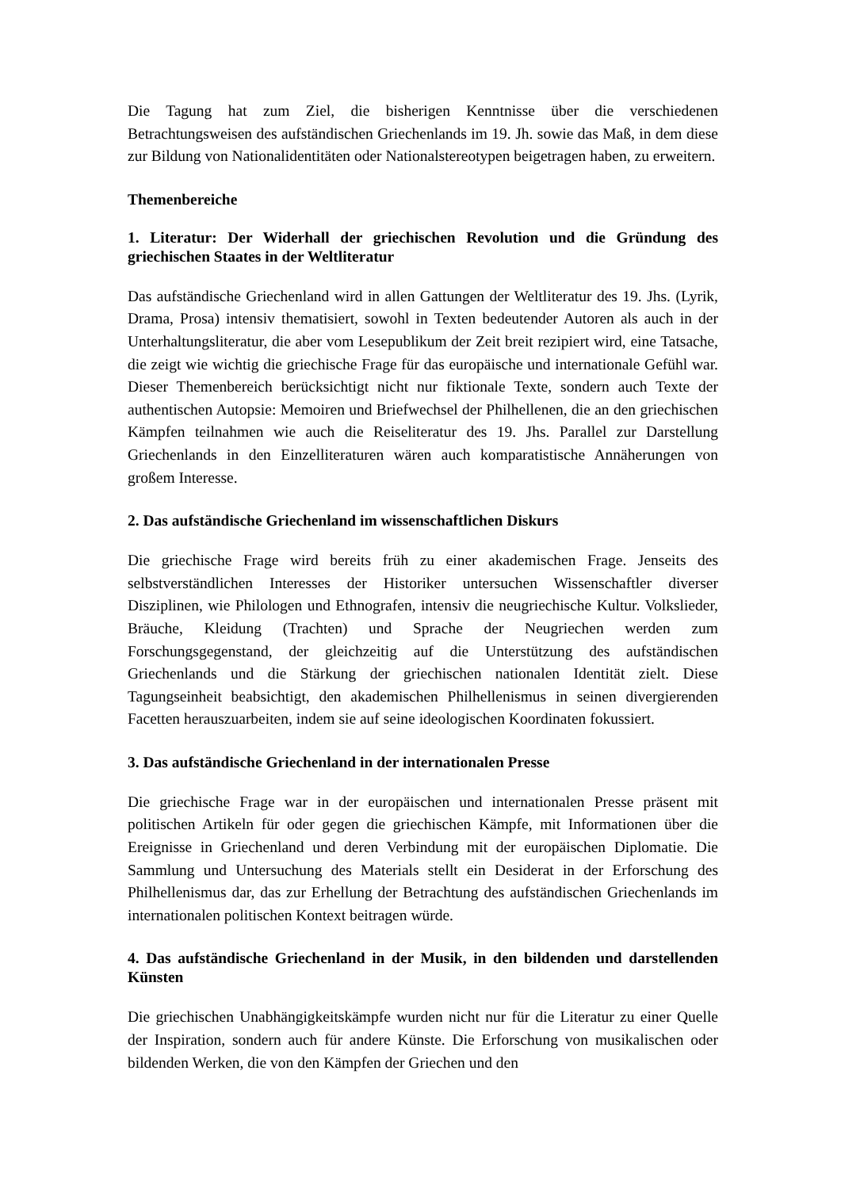Die Tagung hat zum Ziel, die bisherigen Kenntnisse über die verschiedenen Betrachtungsweisen des aufständischen Griechenlands im 19. Jh. sowie das Maß, in dem diese zur Bildung von Nationalidentitäten oder Nationalstereotypen beigetragen haben, zu erweitern.
Themenbereiche
1. Literatur: Der Widerhall der griechischen Revolution und die Gründung des griechischen Staates in der Weltliteratur
Das aufständische Griechenland wird in allen Gattungen der Weltliteratur des 19. Jhs. (Lyrik, Drama, Prosa) intensiv thematisiert, sowohl in Texten bedeutender Autoren als auch in der Unterhaltungsliteratur, die aber vom Lesepublikum der Zeit breit rezipiert wird, eine Tatsache, die zeigt wie wichtig die griechische Frage für das europäische und internationale Gefühl war. Dieser Themenbereich berücksichtigt nicht nur fiktionale Texte, sondern auch Texte der authentischen Autopsie: Memoiren und Briefwechsel der Philhellenen, die an den griechischen Kämpfen teilnahmen wie auch die Reiseliteratur des 19. Jhs. Parallel zur Darstellung Griechenlands in den Einzelliteraturen wären auch komparatistische Annäherungen von großem Interesse.
2. Das aufständische Griechenland im wissenschaftlichen Diskurs
Die griechische Frage wird bereits früh zu einer akademischen Frage. Jenseits des selbstverständlichen Interesses der Historiker untersuchen Wissenschaftler diverser Disziplinen, wie Philologen und Ethnografen, intensiv die neugriechische Kultur. Volkslieder, Bräuche, Kleidung (Trachten) und Sprache der Neugriechen werden zum Forschungsgegenstand, der gleichzeitig auf die Unterstützung des aufständischen Griechenlands und die Stärkung der griechischen nationalen Identität zielt. Diese Tagungseinheit beabsichtigt, den akademischen Philhellenismus in seinen divergierenden Facetten herauszuarbeiten, indem sie auf seine ideologischen Koordinaten fokussiert.
3. Das aufständische Griechenland in der internationalen Presse
Die griechische Frage war in der europäischen und internationalen Presse präsent mit politischen Artikeln für oder gegen die griechischen Kämpfe, mit Informationen über die Ereignisse in Griechenland und deren Verbindung mit der europäischen Diplomatie. Die Sammlung und Untersuchung des Materials stellt ein Desiderat in der Erforschung des Philhellenismus dar, das zur Erhellung der Betrachtung des aufständischen Griechenlands im internationalen politischen Kontext beitragen würde.
4. Das aufständische Griechenland in der Musik, in den bildenden und darstellenden Künsten
Die griechischen Unabhängigkeitskämpfe wurden nicht nur für die Literatur zu einer Quelle der Inspiration, sondern auch für andere Künste. Die Erforschung von musikalischen oder bildenden Werken, die von den Kämpfen der Griechen und den